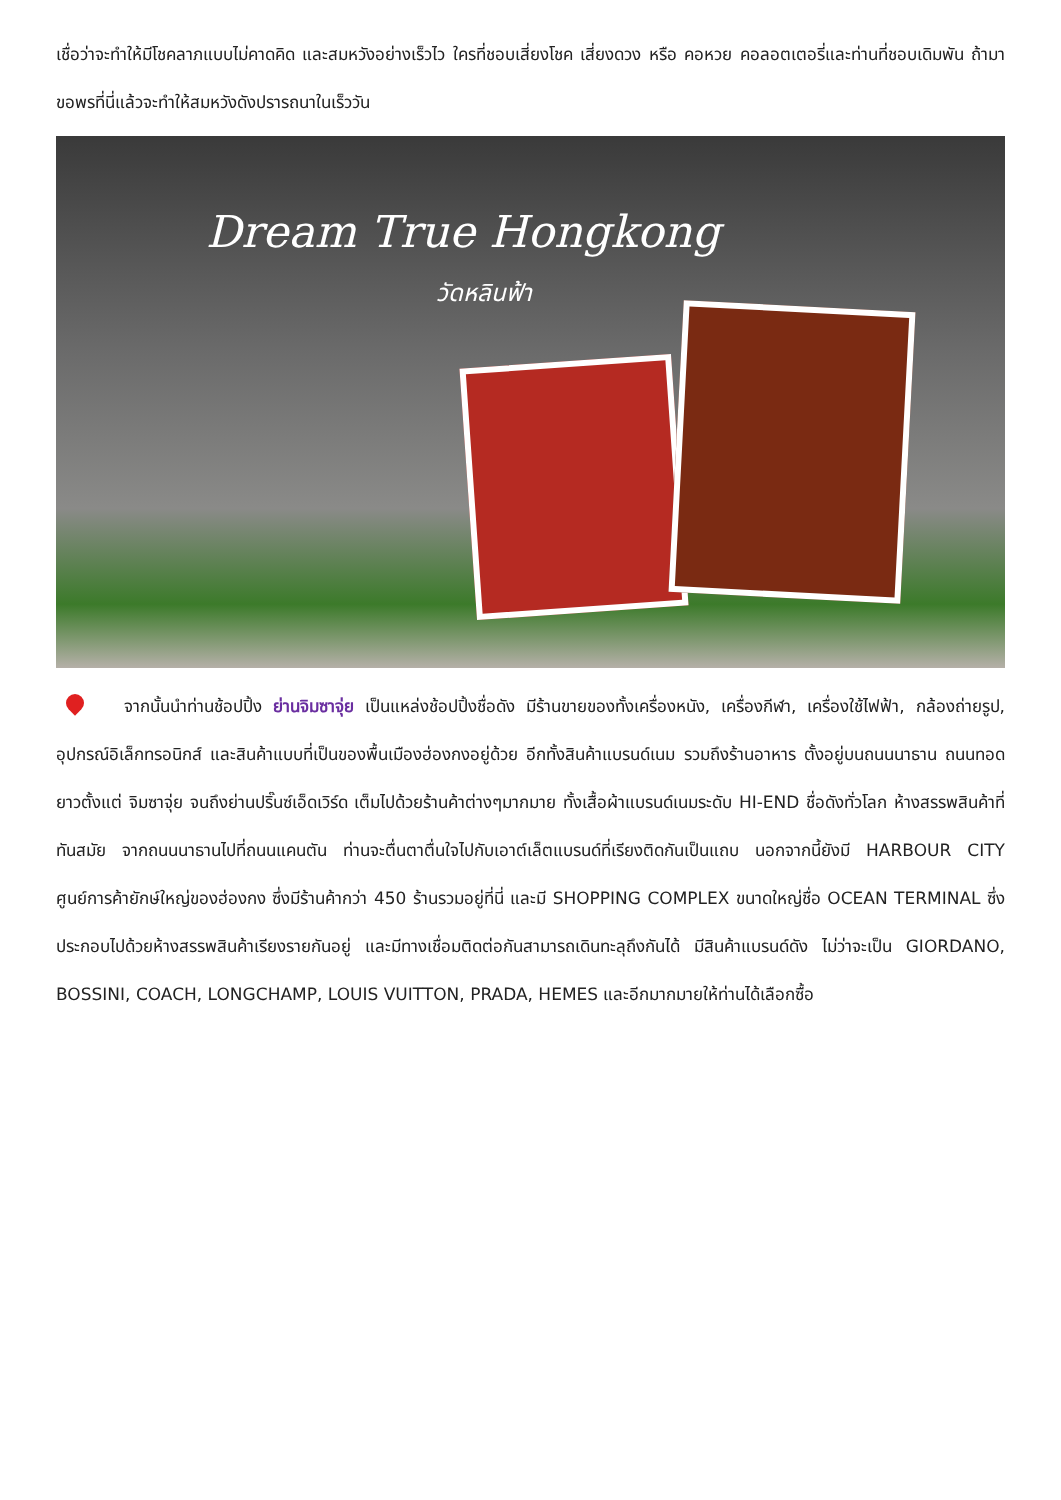เชื่อว่าจะทำให้มีโชคลาภแบบไม่คาดคิด และสมหวังอย่างเร็วไว ใครที่ชอบเสี่ยงโชค เสี่ยงดวง หรือ คอหวย คอลอตเตอรี่และท่านที่ชอบเดิมพัน ถ้ามาขอพรที่นี่แล้วจะทำให้สมหวังดังปรารถนาในเร็ววัน
Dream True Hongkong
วัดหลินฟ้า
จากนั้นนำท่านช้อปปิ้ง ย่านจิมซาจุ่ย เป็นแหล่งช้อปปิ้งชื่อดัง มีร้านขายของทั้งเครื่องหนัง, เครื่องกีฬา, เครื่องใช้ไฟฟ้า, กล้องถ่ายรูป, อุปกรณ์อิเล็กทรอนิกส์ และสินค้าแบบที่เป็นของพื้นเมืองฮ่องกงอยู่ด้วย อีกทั้งสินค้าแบรนด์เนม รวมถึงร้านอาหาร ตั้งอยู่บนถนนนาธาน ถนนทอดยาวตั้งแต่ จิมซาจุ่ย จนถึงย่านปริ๊นซ์เอ็ดเวิร์ด เต็มไปด้วยร้านค้าต่างๆมากมาย ทั้งเสื้อผ้าแบรนด์เนมระดับ HI-END ชื่อดังทั่วโลก ห้างสรรพสินค้าที่ทันสมัย จากถนนนาธานไปที่ถนนแคนตัน ท่านจะตื่นตาตื่นใจไปกับเอาต์เล็ตแบรนด์ที่เรียงติดกันเป็นแถบ นอกจากนี้ยังมี HARBOUR CITY ศูนย์การค้ายักษ์ใหญ่ของฮ่องกง ซึ่งมีร้านค้ากว่า 450 ร้านรวมอยู่ที่นี่ และมี SHOPPING COMPLEX ขนาดใหญ่ชื่อ OCEAN TERMINAL ซึ่งประกอบไปด้วยห้างสรรพสินค้าเรียงรายกันอยู่ และมีทางเชื่อมติดต่อกันสามารถเดินทะลุถึงกันได้ มีสินค้าแบรนด์ดัง ไม่ว่าจะเป็น GIORDANO, BOSSINI, COACH, LONGCHAMP, LOUIS VUITTON, PRADA, HEMES และอีกมากมายให้ท่านได้เลือกซื้อ